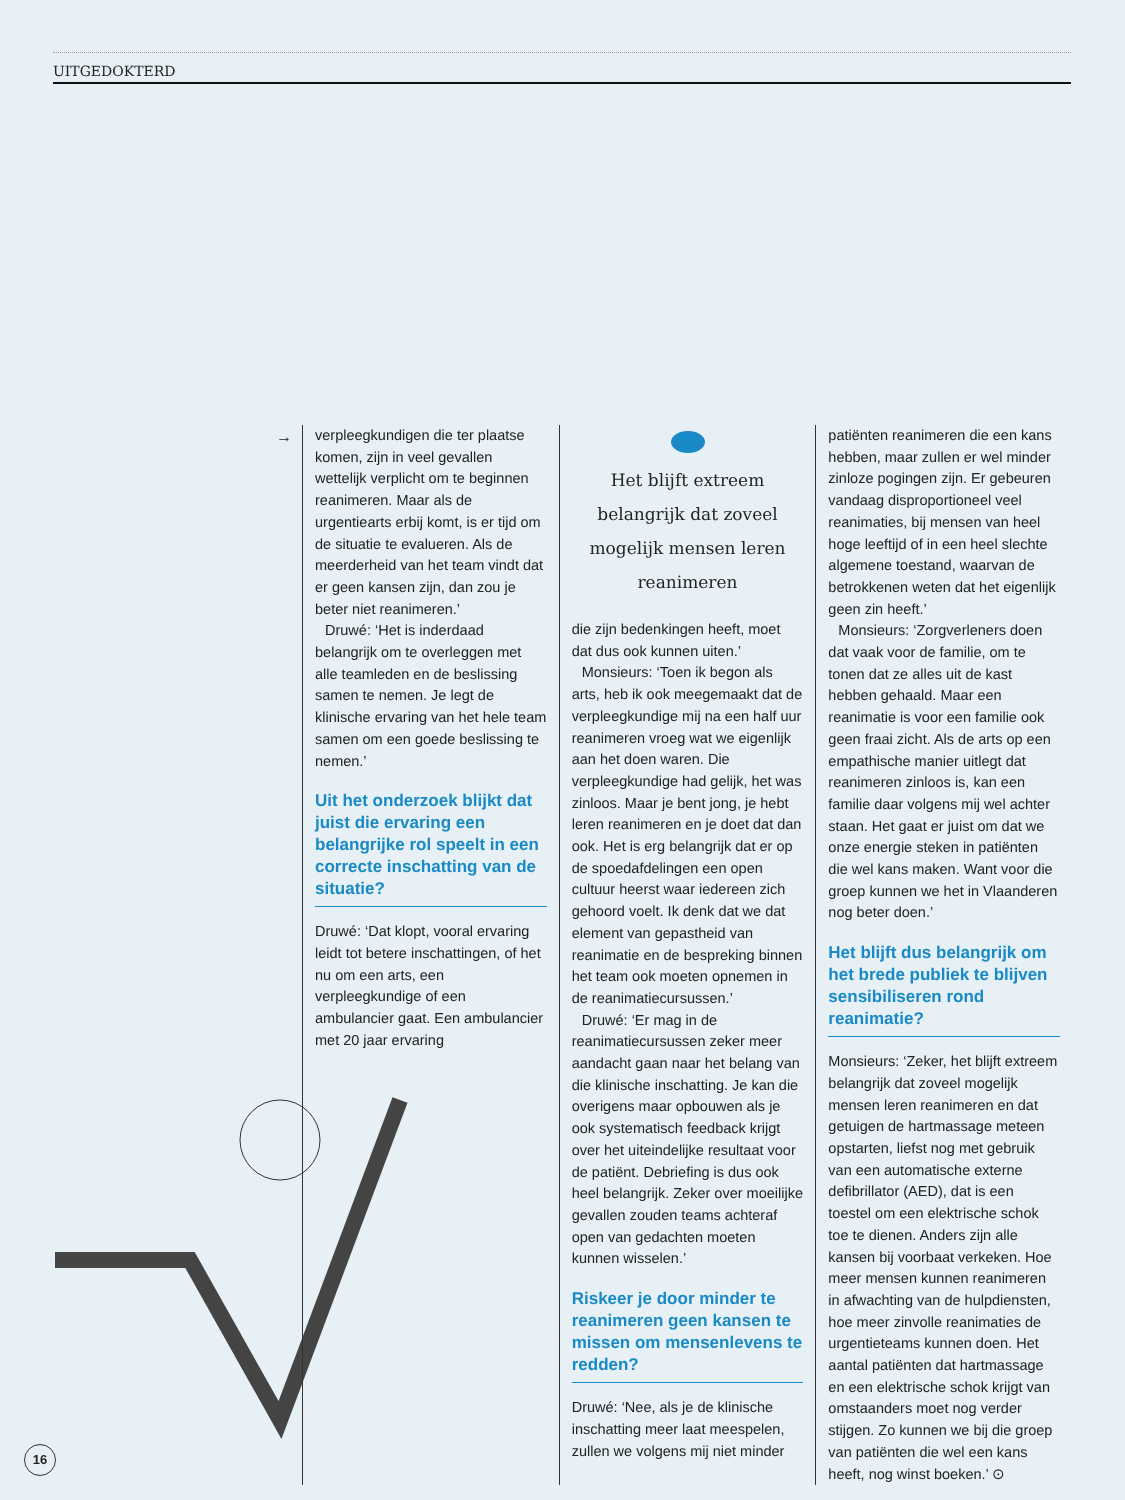UITGEDOKTERD
→
verpleegkundigen die ter plaatse komen, zijn in veel gevallen wettelijk verplicht om te beginnen reanimeren. Maar als de urgentiearts erbij komt, is er tijd om de situatie te evalueren. Als de meerderheid van het team vindt dat er geen kansen zijn, dan zou je beter niet reanimeren.’
Druwé: ‘Het is inderdaad belangrijk om te overleggen met alle teamleden en de beslissing samen te nemen. Je legt de klinische ervaring van het hele team samen om een goede beslissing te nemen.’
Uit het onderzoek blijkt dat juist die ervaring een belangrijke rol speelt in een correcte inschatting van de situatie?
Druwé: ‘Dat klopt, vooral ervaring leidt tot betere inschattingen, of het nu om een arts, een verpleegkundige of een ambulancier gaat. Een ambulancier met 20 jaar ervaring
Het blijft extreem belangrijk dat zoveel mogelijk mensen leren reanimeren
die zijn bedenkingen heeft, moet dat dus ook kunnen uiten.’
Monsieurs: ‘Toen ik begon als arts, heb ik ook meegemaakt dat de verpleegkundige mij na een half uur reanimeren vroeg wat we eigenlijk aan het doen waren. Die verpleegkundige had gelijk, het was zinloos. Maar je bent jong, je hebt leren reanimeren en je doet dat dan ook. Het is erg belangrijk dat er op de spoedafdelingen een open cultuur heerst waar iedereen zich gehoord voelt. Ik denk dat we dat element van gepastheid van reanimatie en de bespreking binnen het team ook moeten opnemen in de reanimatiecursussen.’
Druwé: ‘Er mag in de reanimatiecursussen zeker meer aandacht gaan naar het belang van die klinische inschatting. Je kan die overigens maar opbouwen als je ook systematisch feedback krijgt over het uiteindelijke resultaat voor de patiënt. Debriefing is dus ook heel belangrijk. Zeker over moeilijke gevallen zouden teams achteraf open van gedachten moeten kunnen wisselen.’
Riskeer je door minder te reanimeren geen kansen te missen om mensenlevens te redden?
Druwé: ‘Nee, als je de klinische inschatting meer laat meespelen, zullen we volgens mij niet minder
patiënten reanimeren die een kans hebben, maar zullen er wel minder zinloze pogingen zijn. Er gebeuren vandaag disproportioneel veel reanimaties, bij mensen van heel hoge leeftijd of in een heel slechte algemene toestand, waarvan de betrokkenen weten dat het eigenlijk geen zin heeft.’
Monsieurs: ‘Zorgverleners doen dat vaak voor de familie, om te tonen dat ze alles uit de kast hebben gehaald. Maar een reanimatie is voor een familie ook geen fraai zicht. Als de arts op een empathische manier uitlegt dat reanimeren zinloos is, kan een familie daar volgens mij wel achter staan. Het gaat er juist om dat we onze energie steken in patiënten die wel kans maken. Want voor die groep kunnen we het in Vlaanderen nog beter doen.’
Het blijft dus belangrijk om het brede publiek te blijven sensibiliseren rond reanimatie?
Monsieurs: ‘Zeker, het blijft extreem belangrijk dat zoveel mogelijk mensen leren reanimeren en dat getuigen de hartmassage meteen opstarten, liefst nog met gebruik van een automatische externe defibrillator (AED), dat is een toestel om een elektrische schok toe te dienen. Anders zijn alle kansen bij voorbaat verkeken. Hoe meer mensen kunnen reanimeren in afwachting van de hulpdiensten, hoe meer zinvolle reanimaties de urgentieteams kunnen doen. Het aantal patiënten dat hartmassage en een elektrische schok krijgt van omstaanders moet nog verder stijgen. Zo kunnen we bij die groep van patiënten die wel een kans heeft, nog winst boeken.’ ⊙
16